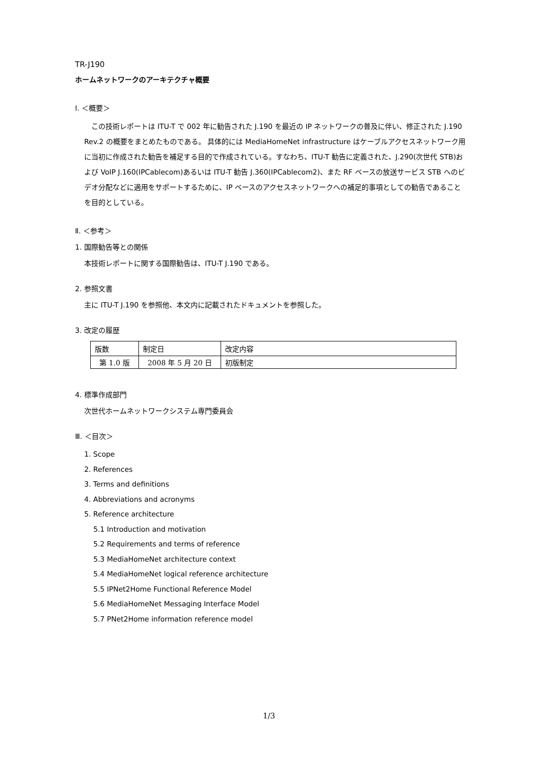TR-J190
ホームネットワークのアーキテクチャ概要
Ⅰ. ＜概要＞
　この技術レポートは ITU-T で 002 年に勧告された J.190 を最近の IP ネットワークの普及に伴い、修正された J.190 Rev.2 の概要をまとめたものである。 具体的には MediaHomeNet infrastructure はケーブルアクセスネットワーク用に当初に作成された勧告を補足する目的で作成されている。すなわち、ITU-T 勧告に定義された、J.290(次世代 STB)および VoIP J.160(IPCablecom)あるいは ITU-T 勧告 J.360(IPCablecom2)、また RF ベースの放送サービス STB へのビデオ分配などに適用をサポートするために、IP ベースのアクセスネットワークへの補足的事項としての勧告であることを目的としている。
Ⅱ. ＜参考＞
1. 国際勧告等との関係
本技術レポートに関する国際勧告は、ITU-T J.190 である。
2. 参照文書
主に ITU-T J.190 を参照他、本文内に記載されたドキュメントを参照した。
3. 改定の履歴
| 版数 | 制定日 | 改定内容 |
| --- | --- | --- |
| 第 1.0 版 | 2008 年 5 月 20 日 | 初版制定 |
4. 標準作成部門
次世代ホームネットワークシステム専門委員会
Ⅲ. ＜目次＞
1. Scope
2. References
3. Terms and definitions
4. Abbreviations and acronyms
5. Reference architecture
5.1 Introduction and motivation
5.2 Requirements and terms of reference
5.3 MediaHomeNet architecture context
5.4 MediaHomeNet logical reference architecture
5.5 IPNet2Home Functional Reference Model
5.6 MediaHomeNet Messaging Interface Model
5.7 PNet2Home information reference model
1/3